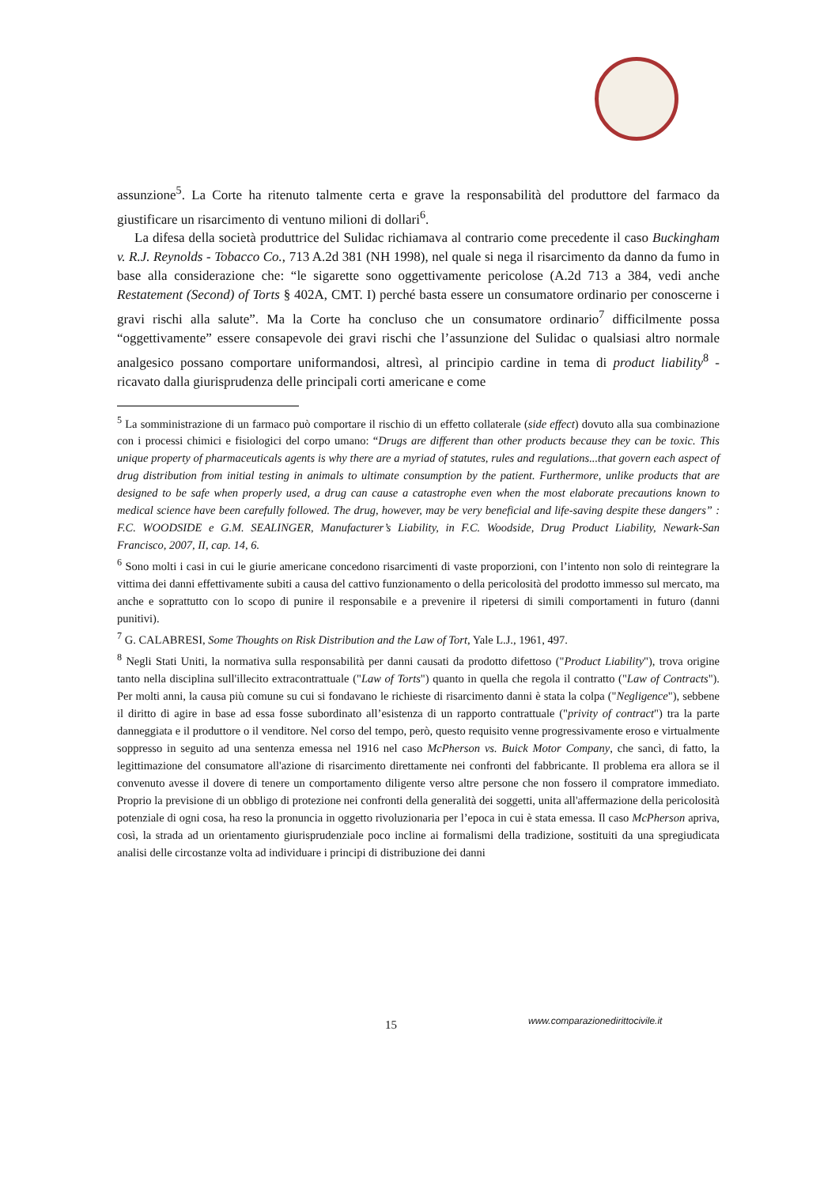assunzione<sup>5</sup>. La Corte ha ritenuto talmente certa e grave la responsabilità del produttore del farmaco da giustificare un risarcimento di ventuno milioni di dollari<sup>6</sup>.
La difesa della società produttrice del Sulidac richiamava al contrario come precedente il caso Buckingham v. R.J. Reynolds - Tobacco Co., 713 A.2d 381 (NH 1998), nel quale si nega il risarcimento da danno da fumo in base alla considerazione che: “le sigarette sono oggettivamente pericolose (A.2d 713 a 384, vedi anche Restatement (Second) of Torts § 402A, CMT. I) perché basta essere un consumatore ordinario per conoscerne i gravi rischi alla salute”. Ma la Corte ha concluso che un consumatore ordinario<sup>7</sup> difficilmente possa “oggettivamente” essere consapevole dei gravi rischi che l’assunzione del Sulidac o qualsiasi altro normale analgesico possano comportare uniformandosi, altresì, al principio cardine in tema di product liability<sup>8</sup> - ricavato dalla giurisprudenza delle principali corti americane e come
<sup>5</sup> La somministrazione di un farmaco può comportare il rischio di un effetto collaterale (side effect) dovuto alla sua combinazione con i processi chimici e fisiologici del corpo umano: “Drugs are different than other products because they can be toxic. This unique property of pharmaceuticals agents is why there are a myriad of statutes, rules and regulations...that govern each aspect of drug distribution from initial testing in animals to ultimate consumption by the patient. Furthermore, unlike products that are designed to be safe when properly used, a drug can cause a catastrophe even when the most elaborate precautions known to medical science have been carefully followed. The drug, however, may be very beneficial and life-saving despite these dangers” : F.C. WOODSIDE e G.M. SEALINGER, Manufacturer’s Liability, in F.C. Woodside, Drug Product Liability, Newark-San Francisco, 2007, II, cap. 14, 6.
<sup>6</sup> Sono molti i casi in cui le giurie americane concedono risarcimenti di vaste proporzioni, con l’intento non solo di reintegrare la vittima dei danni effettivamente subiti a causa del cattivo funzionamento o della pericolosità del prodotto immesso sul mercato, ma anche e soprattutto con lo scopo di punire il responsabile e a prevenire il ripetersi di simili comportamenti in futuro (danni punitivi).
<sup>7</sup> G. CALABRESI, Some Thoughts on Risk Distribution and the Law of Tort, Yale L.J., 1961, 497.
<sup>8</sup> Negli Stati Uniti, la normativa sulla responsabilità per danni causati da prodotto difettoso ("Product Liability"), trova origine tanto nella disciplina sull'illecito extracontrattuale ("Law of Torts") quanto in quella che regola il contratto ("Law of Contracts"). Per molti anni, la causa più comune su cui si fondavano le richieste di risarcimento danni è stata la colpa ("Negligence"), sebbene il diritto di agire in base ad essa fosse subordinato all’esistenza di un rapporto contrattuale ("privity of contract") tra la parte danneggiata e il produttore o il venditore. Nel corso del tempo, però, questo requisito venne progressivamente eroso e virtualmente soppresso in seguito ad una sentenza emessa nel 1916 nel caso McPherson vs. Buick Motor Company, che sancì, di fatto, la legittimazione del consumatore all'azione di risarcimento direttamente nei confronti del fabbricante. Il problema era allora se il convenuto avesse il dovere di tenere un comportamento diligente verso altre persone che non fossero il compratore immediato. Proprio la previsione di un obbligo di protezione nei confronti della generalità dei soggetti, unita all'affermazione della pericolosità potenziale di ogni cosa, ha reso la pronuncia in oggetto rivoluzionaria per l’epoca in cui è stata emessa. Il caso McPherson apriva, così, la strada ad un orientamento giurisprudenziale poco incline ai formalismi della tradizione, sostituiti da una spregiudicata analisi delle circostanze volta ad individuare i principi di distribuzione dei danni
15 www.comparazionedirittocivile.it